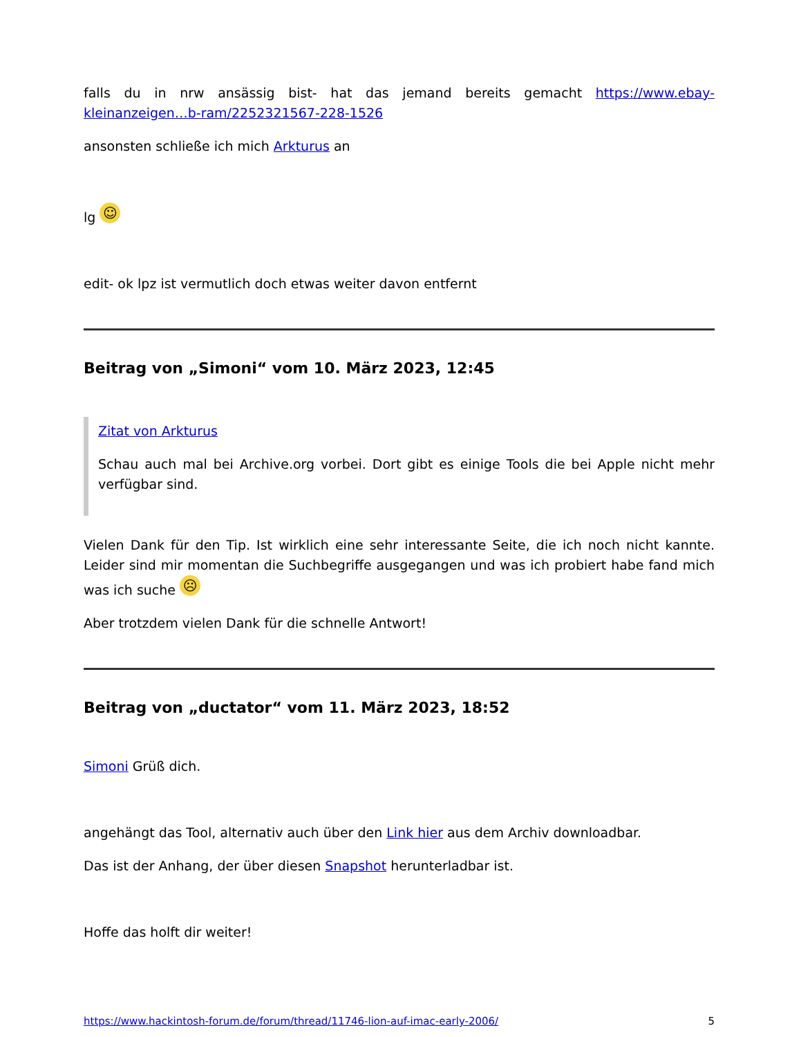falls du in nrw ansässig bist- hat das jemand bereits gemacht https://www.ebay-kleinanzeigen…b-ram/2252321567-228-1526
ansonsten schließe ich mich Arkturus an
lg ☺
edit- ok lpz ist vermutlich doch etwas weiter davon entfernt
Beitrag von „Simoni“ vom 10. März 2023, 12:45
Zitat von Arkturus
Schau auch mal bei Archive.org vorbei. Dort gibt es einige Tools die bei Apple nicht mehr verfügbar sind.
Vielen Dank für den Tip. Ist wirklich eine sehr interessante Seite, die ich noch nicht kannte. Leider sind mir momentan die Suchbegriffe ausgegangen und was ich probiert habe fand mich was ich suche ☹
Aber trotzdem vielen Dank für die schnelle Antwort!
Beitrag von „ductator“ vom 11. März 2023, 18:52
Simoni Grüß dich.
angehängt das Tool, alternativ auch über den Link hier aus dem Archiv downloadbar.
Das ist der Anhang, der über diesen Snapshot herunterladbar ist.
Hoffe das holft dir weiter!
https://www.hackintosh-forum.de/forum/thread/11746-lion-auf-imac-early-2006/ 5